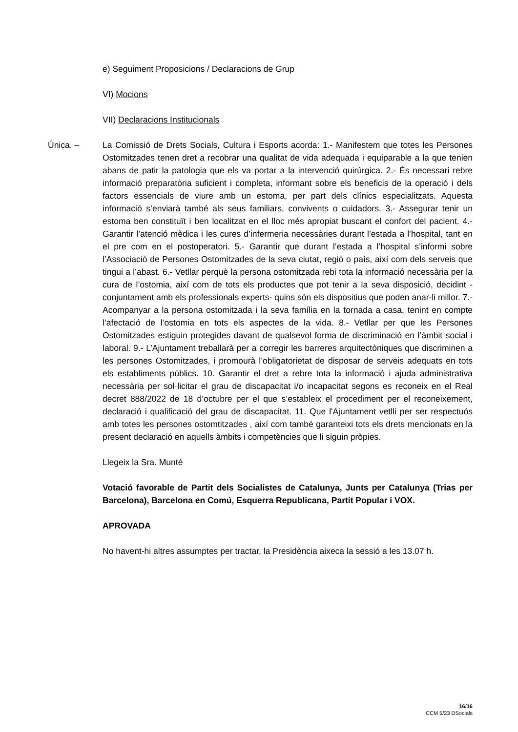e) Seguiment Proposicions / Declaracions de Grup
VI) Mocions
VII) Declaracions Institucionals
Única. – La Comissió de Drets Socials, Cultura i Esports acorda: 1.- Manifestem que totes les Persones Ostomitzades tenen dret a recobrar una qualitat de vida adequada i equiparable a la que tenien abans de patir la patologia que els va portar a la intervenció quirúrgica. 2.- És necessari rebre informació preparatòria suficient i completa, informant sobre els beneficis de la operació i dels factors essencials de viure amb un estoma, per part dels clínics especialitzats. Aquesta informació s’enviarà també als seus familiars, convivents o cuidadors. 3.- Assegurar tenir un estoma ben constituït i ben localitzat en el lloc més apropiat buscant el confort del pacient. 4.- Garantir l’atenció mèdica i les cures d’infermeria necessàries durant l’estada a l’hospital, tant en el pre com en el postoperatori. 5.- Garantir que durant l’estada a l’hospital s’informi sobre l’Associació de Persones Ostomitzades de la seva ciutat, regió o país, així com dels serveis que tingui a l’abast. 6.- Vetllar perquè la persona ostomitzada rebi tota la informació necessària per la cura de l’ostomia, així com de tots els productes que pot tenir a la seva disposició, decidint -conjuntament amb els professionals experts- quins són els dispositius que poden anar-li millor. 7.- Acompanyar a la persona ostomitzada i la seva família en la tornada a casa, tenint en compte l’afectació de l’ostomia en tots els aspectes de la vida. 8.- Vetllar per que les Persones Ostomitzades estiguin protegides davant de qualsevol forma de discriminació en l’àmbit social i laboral. 9.- L’Ajuntament treballarà per a corregir les barreres arquitectòniques que discriminen a les persones Ostomitzades, i promourà l’obligatorietat de disposar de serveis adequats en tots els establiments públics. 10. Garantir el dret a rebre tota la informació i ajuda administrativa necessària per sol·licitar el grau de discapacitat i/o incapacitat segons es reconeix en el Real decret 888/2022 de 18 d’octubre per el que s’estableix el procediment per el reconeixement, declaració i qualificació del grau de discapacitat. 11. Que l'Ajuntament vetlli per ser respectuós amb totes les persones ostomtitzades , així com també garanteixi tots els drets mencionats en la present declaració en aquells àmbits i competències que li siguin pròpies.
Llegeix la Sra. Munté
Votació favorable de Partit dels Socialistes de Catalunya, Junts per Catalunya (Trias per Barcelona), Barcelona en Comú, Esquerra Republicana, Partit Popular i VOX.
APROVADA
No havent-hi altres assumptes per tractar, la Presidència aixeca la sessió a les 13.07 h.
16/16
CCM 5/23 DSocials